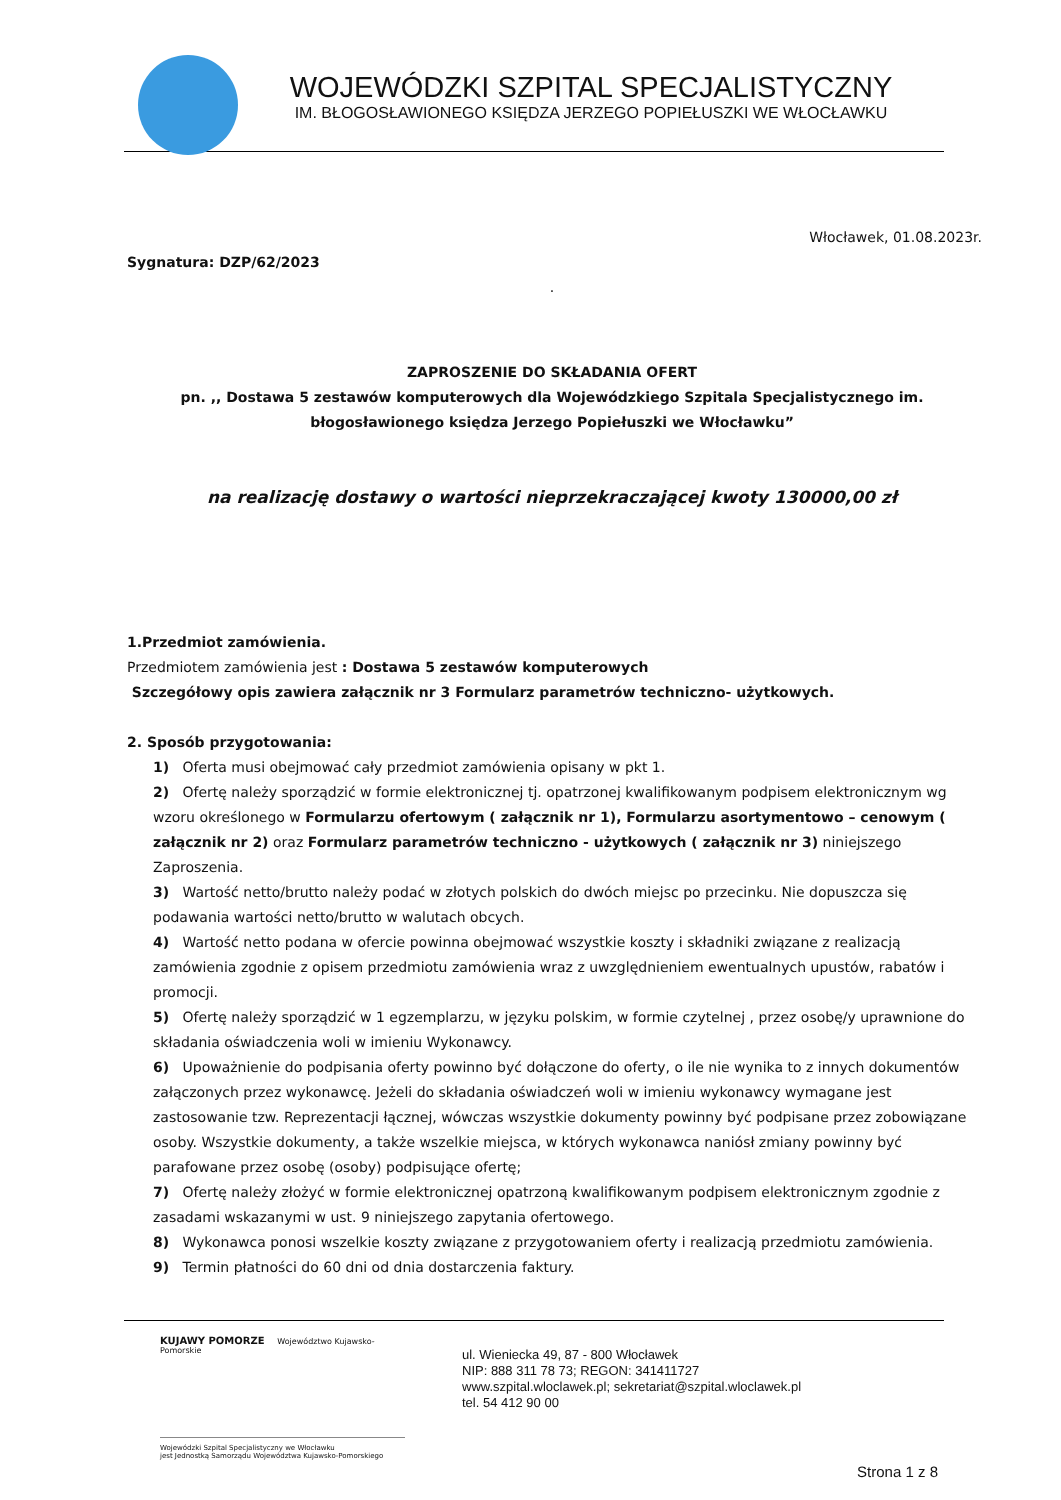WOJEWÓDZKI SZPITAL SPECJALISTYCZNY
IM. BŁOGOSŁAWIONEGO KSIĘDZA JERZEGO POPIEŁUSZKI WE WŁOCŁAWKU
Włocławek, 01.08.2023r.
Sygnatura: DZP/62/2023
.
ZAPROSZENIE DO SKŁADANIA OFERT
pn. ,, Dostawa 5 zestawów komputerowych dla Wojewódzkiego Szpitala Specjalistycznego im. błogosławionego księdza Jerzego Popiełuszki we Włocławku”
na realizację dostawy o wartości nieprzekraczającej kwoty 130000,00 zł
1.Przedmiot zamówienia.
Przedmiotem zamówienia jest : Dostawa 5 zestawów komputerowych
Szczegółowy opis zawiera załącznik nr 3 Formularz parametrów techniczno- użytkowych.
2. Sposób przygotowania:
1) Oferta musi obejmować cały przedmiot zamówienia opisany w pkt 1.
2) Ofertę należy sporządzić w formie elektronicznej tj. opatrzonej kwalifikowanym podpisem elektronicznym wg wzoru określonego w Formularzu ofertowym ( załącznik nr 1), Formularzu asortymentowo – cenowym ( załącznik nr 2) oraz Formularz parametrów techniczno - użytkowych ( załącznik nr 3) niniejszego Zaproszenia.
3) Wartość netto/brutto należy podać w złotych polskich do dwóch miejsc po przecinku. Nie dopuszcza się podawania wartości netto/brutto w walutach obcych.
4) Wartość netto podana w ofercie powinna obejmować wszystkie koszty i składniki związane z realizacją zamówienia zgodnie z opisem przedmiotu zamówienia wraz z uwzględnieniem ewentualnych upustów, rabatów i promocji.
5) Ofertę należy sporządzić w 1 egzemplarzu, w języku polskim, w formie czytelnej , przez osobę/y uprawnione do składania oświadczenia woli w imieniu Wykonawcy.
6) Upoważnienie do podpisania oferty powinno być dołączone do oferty, o ile nie wynika to z innych dokumentów załączonych przez wykonawcę. Jeżeli do składania oświadczeń woli w imieniu wykonawcy wymagane jest zastosowanie tzw. Reprezentacji łącznej, wówczas wszystkie dokumenty powinny być podpisane przez zobowiązane osoby. Wszystkie dokumenty, a także wszelkie miejsca, w których wykonawca naniósł zmiany powinny być parafowane przez osobę (osoby) podpisujące ofertę;
7) Ofertę należy złożyć w formie elektronicznej opatrzoną kwalifikowanym podpisem elektronicznym zgodnie z zasadami wskazanymi w ust. 9 niniejszego zapytania ofertowego.
8) Wykonawca ponosi wszelkie koszty związane z przygotowaniem oferty i realizacją przedmiotu zamówienia.
9) Termin płatności do 60 dni od dnia dostarczenia faktury.
KUJAWY POMORZE Województwo Kujawsko-Pomorskie
ul. Wieniecka 49, 87 - 800 Włocławek
NIP: 888 311 78 73; REGON: 341411727
www.szpital.wloclawek.pl; sekretariat@szpital.wloclawek.pl
tel. 54 412 90 00
Wojewódzki Szpital Specjalistyczny we Włocławku
jest Jednostką Samorządu Województwa Kujawsko-Pomorskiego
Strona 1 z 8